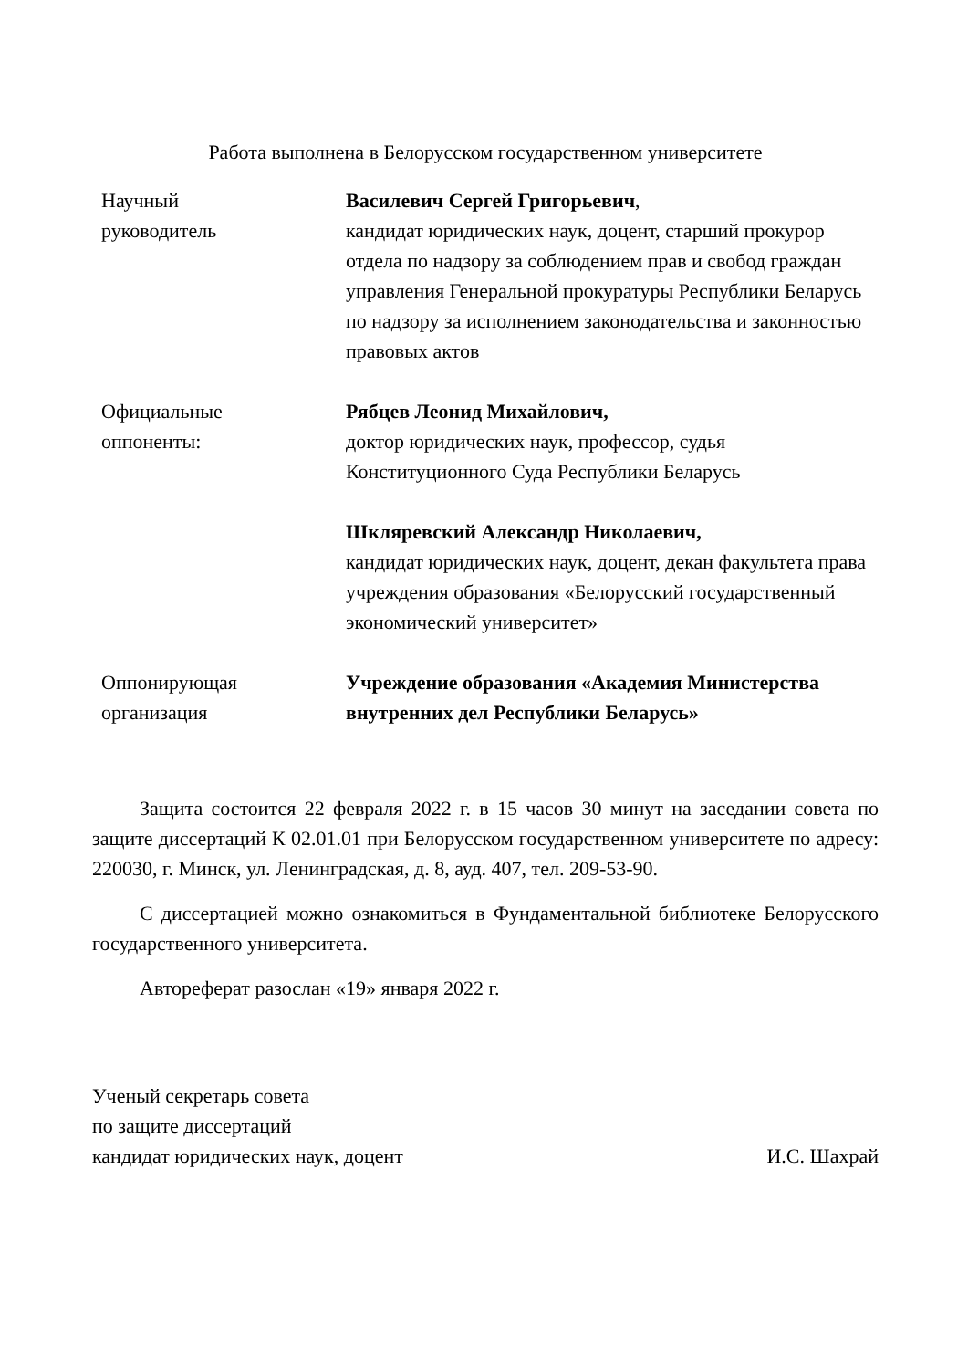Работа выполнена в Белорусском государственном университете
| Научный руководитель | Василевич Сергей Григорьевич , кандидат юридических наук, доцент, старший прокурор отдела по надзору за соблюдением прав и свобод граждан управления Генеральной прокуратуры Республики Беларусь по надзору за исполнением законодательства и законностью правовых актов |
| Официальные оппоненты: | Рябцев Леонид Михайлович, доктор юридических наук, профессор, судья Конституционного Суда Республики Беларусь |
| | Шкляревский Александр Николаевич, кандидат юридических наук, доцент, декан факультета права учреждения образования «Белорусский государственный экономический университет» |
| Оппонирующая организация | Учреждение образования «Академия Министерства внутренних дел Республики Беларусь» |
Защита состоится 22 февраля 2022 г. в 15 часов 30 минут на заседании совета по защите диссертаций К 02.01.01 при Белорусском государственном университете по адресу: 220030, г. Минск, ул. Ленинградская, д. 8, ауд. 407, тел. 209-53-90.
С диссертацией можно ознакомиться в Фундаментальной библиотеке Белорусского государственного университета.
Автореферат разослан «19» января 2022 г.
Ученый секретарь совета
по защите диссертаций
кандидат юридических наук, доцент И.С. Шахрай